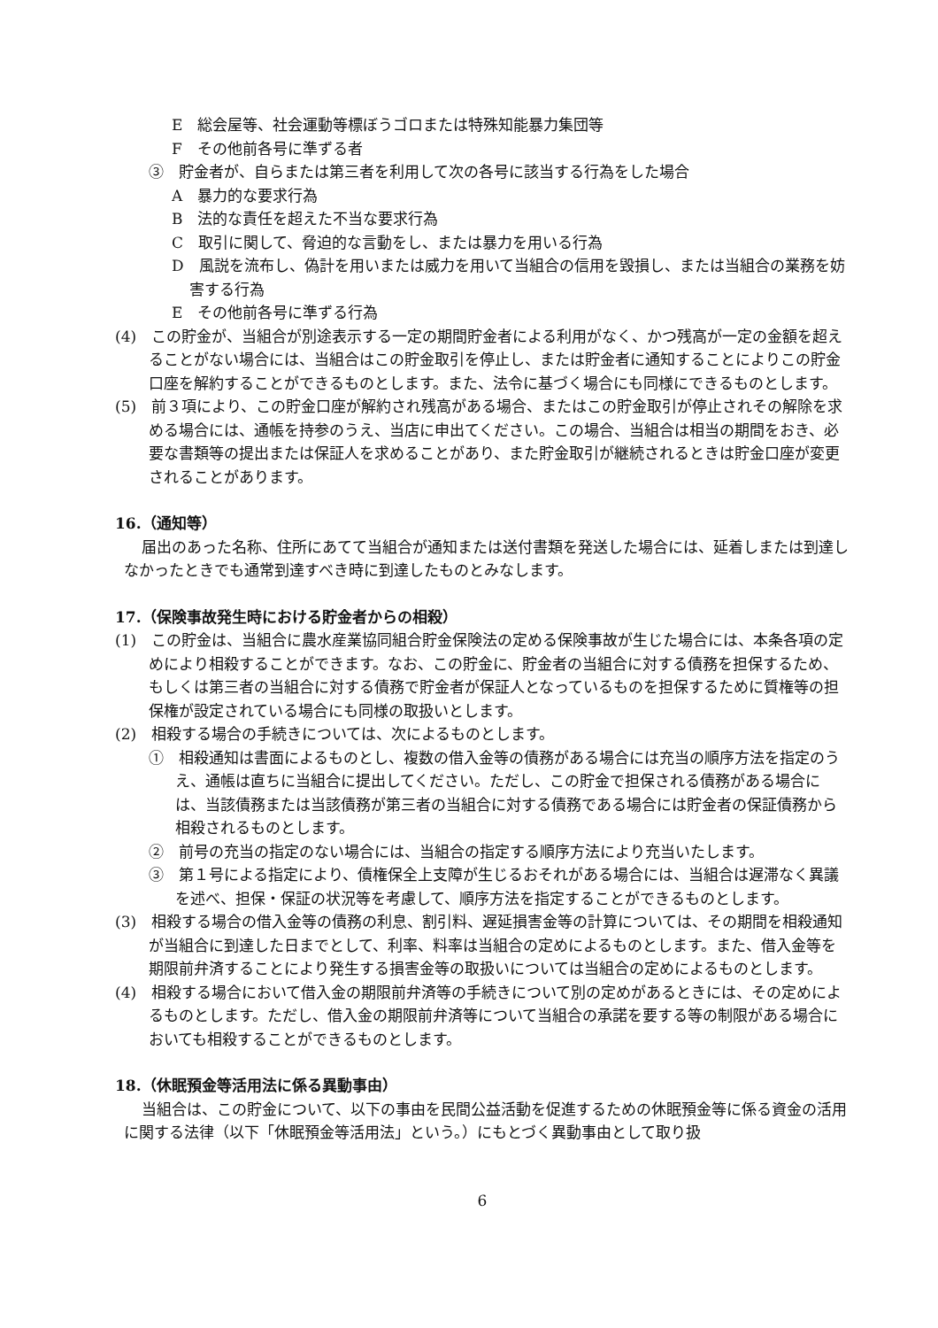E　総会屋等、社会運動等標ぼうゴロまたは特殊知能暴力集団等
F　その他前各号に準ずる者
③　貯金者が、自らまたは第三者を利用して次の各号に該当する行為をした場合
A　暴力的な要求行為
B　法的な責任を超えた不当な要求行為
C　取引に関して、脅迫的な言動をし、または暴力を用いる行為
D　風説を流布し、偽計を用いまたは威力を用いて当組合の信用を毀損し、または当組合の業務を妨害する行為
E　その他前各号に準ずる行為
(4)　この貯金が、当組合が別途表示する一定の期間貯金者による利用がなく、かつ残高が一定の金額を超えることがない場合には、当組合はこの貯金取引を停止し、または貯金者に通知することによりこの貯金口座を解約することができるものとします。また、法令に基づく場合にも同様にできるものとします。
(5)　前３項により、この貯金口座が解約され残高がある場合、またはこの貯金取引が停止されその解除を求める場合には、通帳を持参のうえ、当店に申出てください。この場合、当組合は相当の期間をおき、必要な書類等の提出または保証人を求めることがあり、また貯金取引が継続されるときは貯金口座が変更されることがあります。
16.（通知等）
届出のあった名称、住所にあてて当組合が通知または送付書類を発送した場合には、延着しまたは到達しなかったときでも通常到達すべき時に到達したものとみなします。
17.（保険事故発生時における貯金者からの相殺）
(1)　この貯金は、当組合に農水産業協同組合貯金保険法の定める保険事故が生じた場合には、本条各項の定めにより相殺することができます。なお、この貯金に、貯金者の当組合に対する債務を担保するため、もしくは第三者の当組合に対する債務で貯金者が保証人となっているものを担保するために質権等の担保権が設定されている場合にも同様の取扱いとします。
(2)　相殺する場合の手続きについては、次によるものとします。
①　相殺通知は書面によるものとし、複数の借入金等の債務がある場合には充当の順序方法を指定のうえ、通帳は直ちに当組合に提出してください。ただし、この貯金で担保される債務がある場合には、当該債務または当該債務が第三者の当組合に対する債務である場合には貯金者の保証債務から相殺されるものとします。
②　前号の充当の指定のない場合には、当組合の指定する順序方法により充当いたします。
③　第１号による指定により、債権保全上支障が生じるおそれがある場合には、当組合は遅滞なく異議を述べ、担保・保証の状況等を考慮して、順序方法を指定することができるものとします。
(3)　相殺する場合の借入金等の債務の利息、割引料、遅延損害金等の計算については、その期間を相殺通知が当組合に到達した日までとして、利率、料率は当組合の定めによるものとします。また、借入金等を期限前弁済することにより発生する損害金等の取扱いについては当組合の定めによるものとします。
(4)　相殺する場合において借入金の期限前弁済等の手続きについて別の定めがあるときには、その定めによるものとします。ただし、借入金の期限前弁済等について当組合の承諾を要する等の制限がある場合においても相殺することができるものとします。
18.（休眠預金等活用法に係る異動事由）
当組合は、この貯金について、以下の事由を民間公益活動を促進するための休眠預金等に係る資金の活用に関する法律（以下「休眠預金等活用法」という。）にもとづく異動事由として取り扱
6